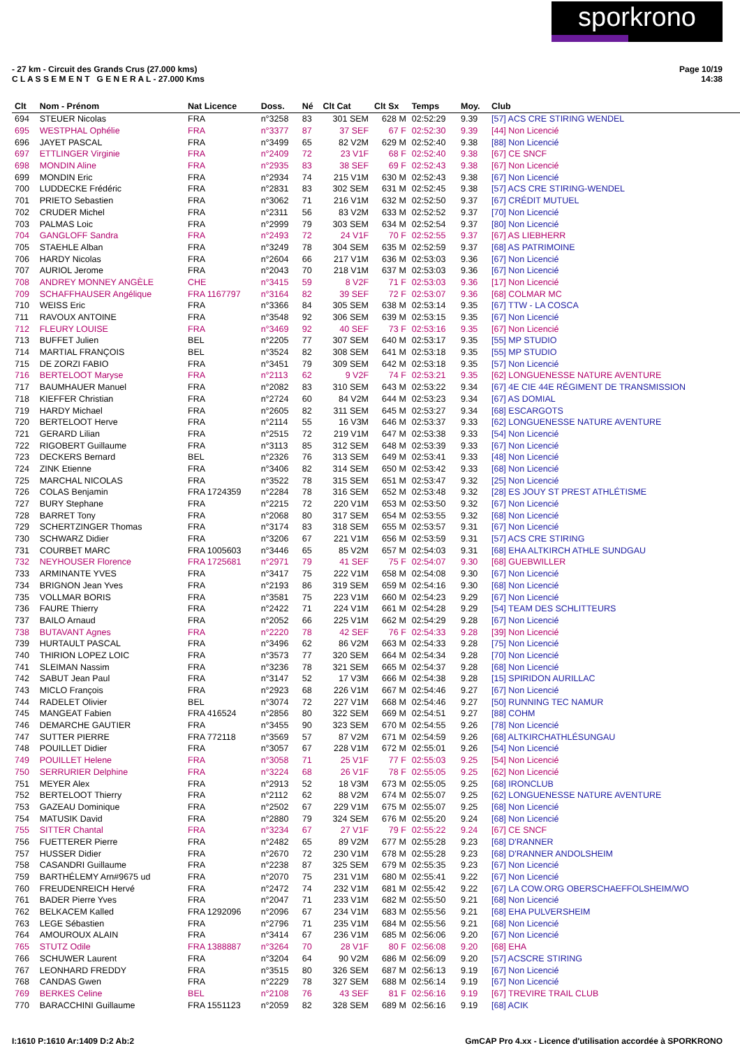sporkrono
- 27 km - Circuit des Grands Crus (27.000 kms)
C L A S S E M E N T G E N E R A L - 27.000 Kms
Page 10/19
14:38
| Clt | Nom - Prénom | Nat Licence | Doss. | Né | Clt Cat | Clt Sx | Temps | Moy. | Club |
| --- | --- | --- | --- | --- | --- | --- | --- | --- | --- |
| 694 | STEUER Nicolas | FRA | n°3258 | 83 | 301 SEM | 628 M | 02:52:29 | 9.39 | [57] ACS CRE STIRING WENDEL |
| 695 | WESTPHAL Ophélie | FRA | n°3377 | 87 | 37 SEF | 67 F | 02:52:30 | 9.39 | [44] Non Licencié |
| 696 | JAYET PASCAL | FRA | n°3499 | 65 | 82 V2M | 629 M | 02:52:40 | 9.38 | [88] Non Licencié |
| 697 | ETTLINGER Virginie | FRA | n°2409 | 72 | 23 V1F | 68 F | 02:52:40 | 9.38 | [67] CE SNCF |
| 698 | MONDIN Aline | FRA | n°2935 | 83 | 38 SEF | 69 F | 02:52:43 | 9.38 | [67] Non Licencié |
| 699 | MONDIN Eric | FRA | n°2934 | 74 | 215 V1M | 630 M | 02:52:43 | 9.38 | [67] Non Licencié |
| 700 | LUDDECKE Frédéric | FRA | n°2831 | 83 | 302 SEM | 631 M | 02:52:45 | 9.38 | [57] ACS CRE STIRING-WENDEL |
| 701 | PRIETO Sebastien | FRA | n°3062 | 71 | 216 V1M | 632 M | 02:52:50 | 9.37 | [67] CRÉDIT MUTUEL |
| 702 | CRUDER Michel | FRA | n°2311 | 56 | 83 V2M | 633 M | 02:52:52 | 9.37 | [70] Non Licencié |
| 703 | PALMAS Loic | FRA | n°2999 | 79 | 303 SEM | 634 M | 02:52:54 | 9.37 | [80] Non Licencié |
| 704 | GANGLOFF Sandra | FRA | n°2493 | 72 | 24 V1F | 70 F | 02:52:55 | 9.37 | [67] AS LIEBHERR |
| 705 | STAEHLE Alban | FRA | n°3249 | 78 | 304 SEM | 635 M | 02:52:59 | 9.37 | [68] AS PATRIMOINE |
| 706 | HARDY Nicolas | FRA | n°2604 | 66 | 217 V1M | 636 M | 02:53:03 | 9.36 | [67] Non Licencié |
| 707 | AURIOL Jerome | FRA | n°2043 | 70 | 218 V1M | 637 M | 02:53:03 | 9.36 | [67] Non Licencié |
| 708 | ANDREY MONNEY ANGÈLE | CHE | n°3415 | 59 | 8 V2F | 71 F | 02:53:03 | 9.36 | [17] Non Licencié |
| 709 | SCHAFFHAUSER Angélique | FRA 1167797 | n°3164 | 82 | 39 SEF | 72 F | 02:53:07 | 9.36 | [68] COLMAR MC |
| 710 | WEISS Eric | FRA | n°3366 | 84 | 305 SEM | 638 M | 02:53:14 | 9.35 | [67] TTW - LA COSCA |
| 711 | RAVOUX ANTOINE | FRA | n°3548 | 92 | 306 SEM | 639 M | 02:53:15 | 9.35 | [67] Non Licencié |
| 712 | FLEURY LOUISE | FRA | n°3469 | 92 | 40 SEF | 73 F | 02:53:16 | 9.35 | [67] Non Licencié |
| 713 | BUFFET Julien | BEL | n°2205 | 77 | 307 SEM | 640 M | 02:53:17 | 9.35 | [55] MP STUDIO |
| 714 | MARTIAL FRANÇOIS | BEL | n°3524 | 82 | 308 SEM | 641 M | 02:53:18 | 9.35 | [55] MP STUDIO |
| 715 | DE ZORZI FABIO | FRA | n°3451 | 79 | 309 SEM | 642 M | 02:53:18 | 9.35 | [57] Non Licencié |
| 716 | BERTELOOT Maryse | FRA | n°2113 | 62 | 9 V2F | 74 F | 02:53:21 | 9.35 | [62] LONGUENESSE NATURE AVENTURE |
| 717 | BAUMHAUER Manuel | FRA | n°2082 | 83 | 310 SEM | 643 M | 02:53:22 | 9.34 | [67] 4E CIE 44E RÉGIMENT DE TRANSMISSION |
| 718 | KIEFFER Christian | FRA | n°2724 | 60 | 84 V2M | 644 M | 02:53:23 | 9.34 | [67] AS DOMIAL |
| 719 | HARDY Michael | FRA | n°2605 | 82 | 311 SEM | 645 M | 02:53:27 | 9.34 | [68] ESCARGOTS |
| 720 | BERTELOOT Herve | FRA | n°2114 | 55 | 16 V3M | 646 M | 02:53:37 | 9.33 | [62] LONGUENESSE NATURE AVENTURE |
| 721 | GERARD Lilian | FRA | n°2515 | 72 | 219 V1M | 647 M | 02:53:38 | 9.33 | [54] Non Licencié |
| 722 | RIGOBERT Guillaume | FRA | n°3113 | 85 | 312 SEM | 648 M | 02:53:39 | 9.33 | [67] Non Licencié |
| 723 | DECKERS Bernard | BEL | n°2326 | 76 | 313 SEM | 649 M | 02:53:41 | 9.33 | [48] Non Licencié |
| 724 | ZINK Etienne | FRA | n°3406 | 82 | 314 SEM | 650 M | 02:53:42 | 9.33 | [68] Non Licencié |
| 725 | MARCHAL NICOLAS | FRA | n°3522 | 78 | 315 SEM | 651 M | 02:53:47 | 9.32 | [25] Non Licencié |
| 726 | COLAS Benjamin | FRA 1724359 | n°2284 | 78 | 316 SEM | 652 M | 02:53:48 | 9.32 | [28] ES JOUY ST PREST ATHLÉTISME |
| 727 | BURY Stephane | FRA | n°2215 | 72 | 220 V1M | 653 M | 02:53:50 | 9.32 | [67] Non Licencié |
| 728 | BARRET Tony | FRA | n°2068 | 80 | 317 SEM | 654 M | 02:53:55 | 9.32 | [68] Non Licencié |
| 729 | SCHERTZINGER Thomas | FRA | n°3174 | 83 | 318 SEM | 655 M | 02:53:57 | 9.31 | [67] Non Licencié |
| 730 | SCHWARZ Didier | FRA | n°3206 | 67 | 221 V1M | 656 M | 02:53:59 | 9.31 | [57] ACS CRE STIRING |
| 731 | COURBET MARC | FRA 1005603 | n°3446 | 65 | 85 V2M | 657 M | 02:54:03 | 9.31 | [68] EHA ALTKIRCH ATHLE SUNDGAU |
| 732 | NEYHOUSER Florence | FRA 1725681 | n°2971 | 79 | 41 SEF | 75 F | 02:54:07 | 9.30 | [68] GUEBWILLER |
| 733 | ARMINANTE YVES | FRA | n°3417 | 75 | 222 V1M | 658 M | 02:54:08 | 9.30 | [67] Non Licencié |
| 734 | BRIGNON Jean Yves | FRA | n°2193 | 86 | 319 SEM | 659 M | 02:54:16 | 9.30 | [68] Non Licencié |
| 735 | VOLLMAR BORIS | FRA | n°3581 | 75 | 223 V1M | 660 M | 02:54:23 | 9.29 | [67] Non Licencié |
| 736 | FAURE Thierry | FRA | n°2422 | 71 | 224 V1M | 661 M | 02:54:28 | 9.29 | [54] TEAM DES SCHLITTEURS |
| 737 | BAILO Arnaud | FRA | n°2052 | 66 | 225 V1M | 662 M | 02:54:29 | 9.28 | [67] Non Licencié |
| 738 | BUTAVANT Agnes | FRA | n°2220 | 78 | 42 SEF | 76 F | 02:54:33 | 9.28 | [39] Non Licencié |
| 739 | HURTAULT PASCAL | FRA | n°3496 | 62 | 86 V2M | 663 M | 02:54:33 | 9.28 | [75] Non Licencié |
| 740 | THIRION LOPEZ LOIC | FRA | n°3573 | 77 | 320 SEM | 664 M | 02:54:34 | 9.28 | [70] Non Licencié |
| 741 | SLEIMAN Nassim | FRA | n°3236 | 78 | 321 SEM | 665 M | 02:54:37 | 9.28 | [68] Non Licencié |
| 742 | SABUT Jean Paul | FRA | n°3147 | 52 | 17 V3M | 666 M | 02:54:38 | 9.28 | [15] SPIRIDON AURILLAC |
| 743 | MICLO François | FRA | n°2923 | 68 | 226 V1M | 667 M | 02:54:46 | 9.27 | [67] Non Licencié |
| 744 | RADELET Olivier | BEL | n°3074 | 72 | 227 V1M | 668 M | 02:54:46 | 9.27 | [50] RUNNING TEC NAMUR |
| 745 | MANGEAT Fabien | FRA 416524 | n°2856 | 80 | 322 SEM | 669 M | 02:54:51 | 9.27 | [88] COHM |
| 746 | DEMARCHE GAUTIER | FRA | n°3455 | 90 | 323 SEM | 670 M | 02:54:55 | 9.26 | [78] Non Licencié |
| 747 | SUTTER PIERRE | FRA 772118 | n°3569 | 57 | 87 V2M | 671 M | 02:54:59 | 9.26 | [68] ALTKIRCHATHLÉSUNGAU |
| 748 | POUILLET Didier | FRA | n°3057 | 67 | 228 V1M | 672 M | 02:55:01 | 9.26 | [54] Non Licencié |
| 749 | POUILLET Helene | FRA | n°3058 | 71 | 25 V1F | 77 F | 02:55:03 | 9.25 | [54] Non Licencié |
| 750 | SERRURIER Delphine | FRA | n°3224 | 68 | 26 V1F | 78 F | 02:55:05 | 9.25 | [62] Non Licencié |
| 751 | MEYER Alex | FRA | n°2913 | 52 | 18 V3M | 673 M | 02:55:05 | 9.25 | [68] IRONCLUB |
| 752 | BERTELOOT Thierry | FRA | n°2112 | 62 | 88 V2M | 674 M | 02:55:07 | 9.25 | [62] LONGUENESSE NATURE AVENTURE |
| 753 | GAZEAU Dominique | FRA | n°2502 | 67 | 229 V1M | 675 M | 02:55:07 | 9.25 | [68] Non Licencié |
| 754 | MATUSIK David | FRA | n°2880 | 79 | 324 SEM | 676 M | 02:55:20 | 9.24 | [68] Non Licencié |
| 755 | SITTER Chantal | FRA | n°3234 | 67 | 27 V1F | 79 F | 02:55:22 | 9.24 | [67] CE SNCF |
| 756 | FUETTERER Pierre | FRA | n°2482 | 65 | 89 V2M | 677 M | 02:55:28 | 9.23 | [68] D'RANNER |
| 757 | HUSSER Didier | FRA | n°2670 | 72 | 230 V1M | 678 M | 02:55:28 | 9.23 | [68] D'RANNER ANDOLSHEIM |
| 758 | CASANDRI Guillaume | FRA | n°2238 | 87 | 325 SEM | 679 M | 02:55:35 | 9.23 | [67] Non Licencié |
| 759 | BARTHÉLEMY Arn#9675 ud | FRA | n°2070 | 75 | 231 V1M | 680 M | 02:55:41 | 9.22 | [67] Non Licencié |
| 760 | FREUDENREICH Hervé | FRA | n°2472 | 74 | 232 V1M | 681 M | 02:55:42 | 9.22 | [67] LA COW.ORG OBERSCHAEFFOLSHEIM/WO |
| 761 | BADER Pierre Yves | FRA | n°2047 | 71 | 233 V1M | 682 M | 02:55:50 | 9.21 | [68] Non Licencié |
| 762 | BELKACEM Kalled | FRA 1292096 | n°2096 | 67 | 234 V1M | 683 M | 02:55:56 | 9.21 | [68] EHA PULVERSHEIM |
| 763 | LEGE Sébastien | FRA | n°2796 | 71 | 235 V1M | 684 M | 02:55:56 | 9.21 | [68] Non Licencié |
| 764 | AMOUROUX ALAIN | FRA | n°3414 | 67 | 236 V1M | 685 M | 02:56:06 | 9.20 | [67] Non Licencié |
| 765 | STUTZ Odile | FRA 1388887 | n°3264 | 70 | 28 V1F | 80 F | 02:56:08 | 9.20 | [68] EHA |
| 766 | SCHUWER Laurent | FRA | n°3204 | 64 | 90 V2M | 686 M | 02:56:09 | 9.20 | [57] ACSCRE STIRING |
| 767 | LEONHARD FREDDY | FRA | n°3515 | 80 | 326 SEM | 687 M | 02:56:13 | 9.19 | [67] Non Licencié |
| 768 | CANDAS Gwen | FRA | n°2229 | 78 | 327 SEM | 688 M | 02:56:14 | 9.19 | [67] Non Licencié |
| 769 | BERKES Celine | BEL | n°2108 | 76 | 43 SEF | 81 F | 02:56:16 | 9.19 | [67] TREVIRE TRAIL CLUB |
| 770 | BARACCHINI Guillaume | FRA 1551123 | n°2059 | 82 | 328 SEM | 689 M | 02:56:16 | 9.19 | [68] ACIK |
I:1610 P:1610 Ar:1409 D:2 Ab:2 GmCAP Pro 4.xx - Licence d'utilisation accordée à SPORKRONO